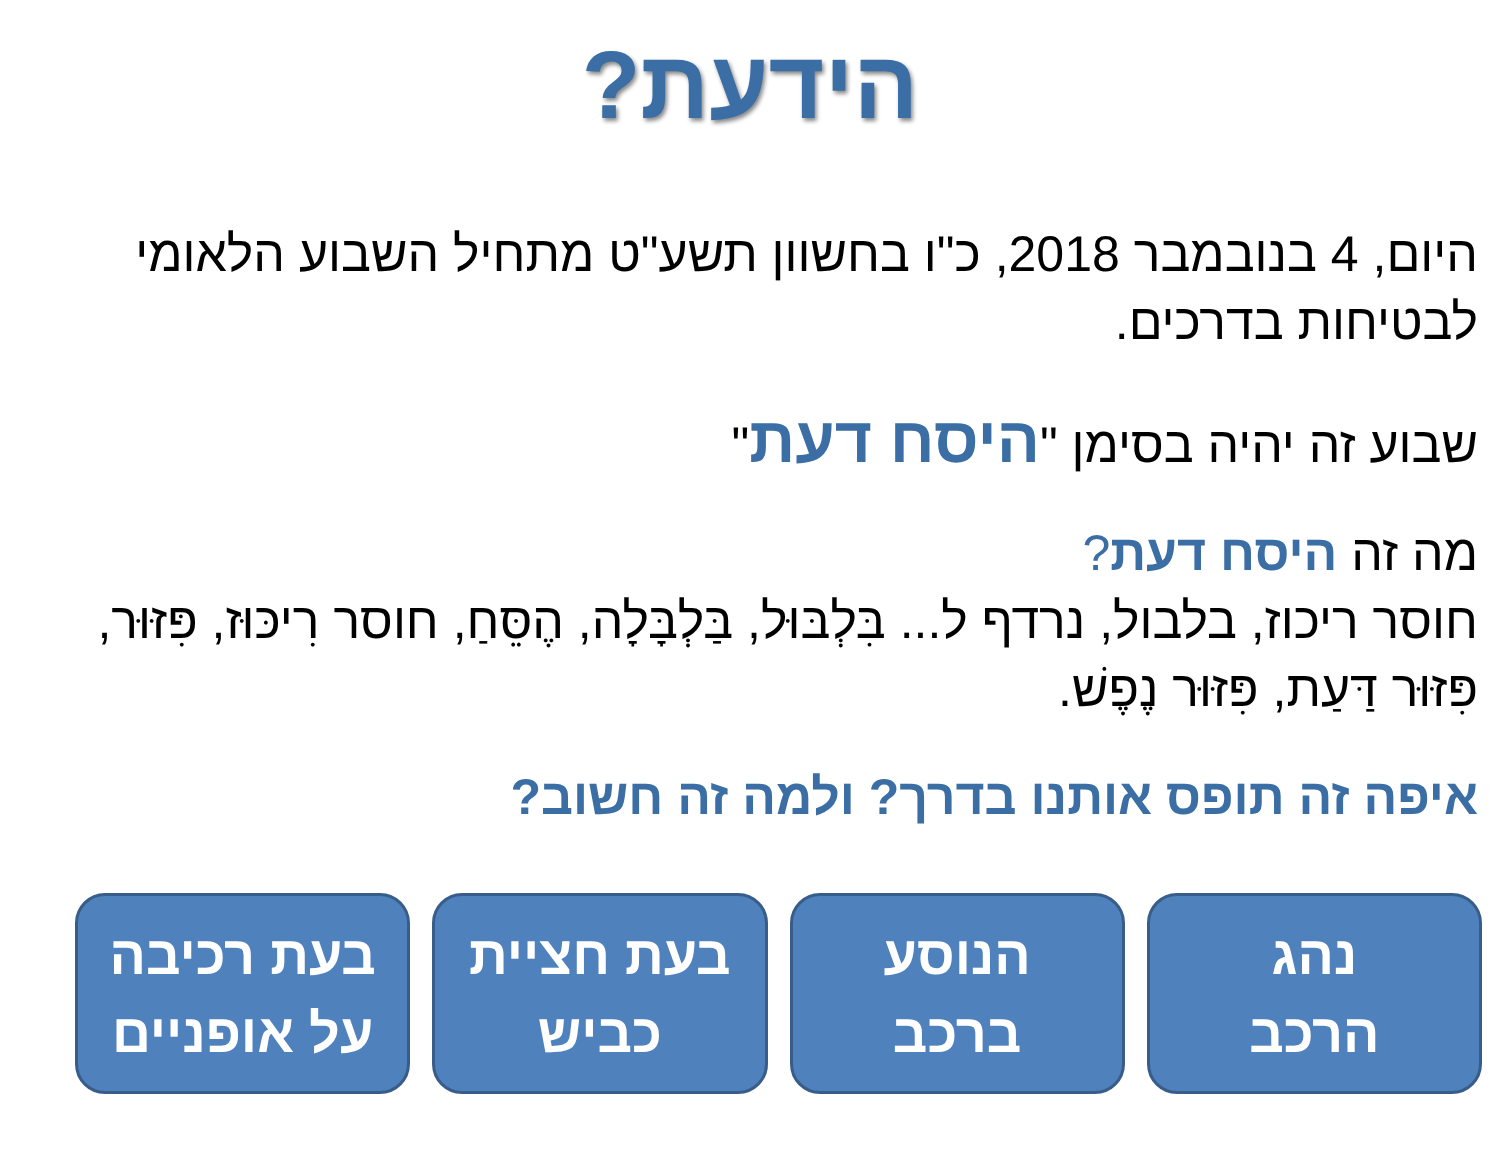הידעת?
היום, 4 בנובמבר 2018, כ"ו בחשוון תשע"ט מתחיל השבוע הלאומי לבטיחות בדרכים.
שבוע זה יהיה בסימן "היסח דעת"
מה זה היסח דעת?
חוסר ריכוז, בלבול, נרדף ל... בִּלְבּוּל, בַּלְבָּלָה, הֶסֵּחַ, חוסר רִיכּוּז, פִּזּוּר, פִּזּוּר דַּעַת, פִּזּוּר נֶפֶשׁ.
איפה זה תופס אותנו בדרך? ולמה זה חשוב?
נהג
הרכב
הנוסע
ברכב
בעת חציית
כביש
בעת רכיבה
על אופניים